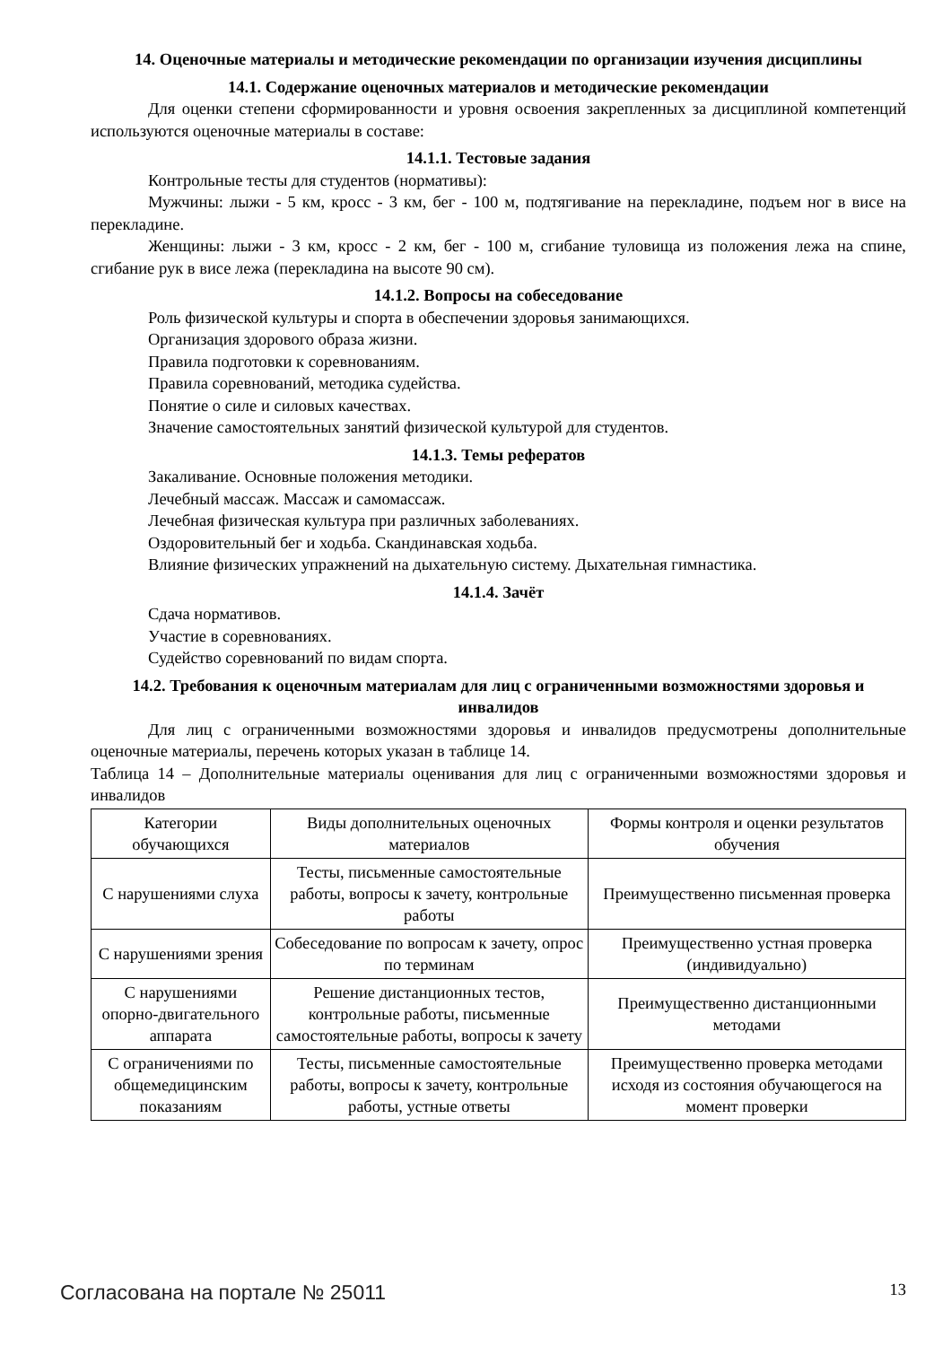14. Оценочные материалы и методические рекомендации по организации изучения дисциплины
14.1. Содержание оценочных материалов и методические рекомендации
Для оценки степени сформированности и уровня освоения закрепленных за дисциплиной компетенций используются оценочные материалы в составе:
14.1.1. Тестовые задания
Контрольные тесты для студентов (нормативы):
Мужчины: лыжи - 5 км, кросс - 3 км, бег - 100 м, подтягивание на перекладине, подъем ног в висе на перекладине.
Женщины: лыжи - 3 км, кросс - 2 км, бег - 100 м, сгибание туловища из положения лежа на спине, сгибание рук в висе лежа (перекладина на высоте 90 см).
14.1.2. Вопросы на собеседование
Роль физической культуры и спорта в обеспечении здоровья занимающихся.
Организация здорового образа жизни.
Правила подготовки к соревнованиям.
Правила соревнований, методика судейства.
Понятие о силе и силовых качествах.
Значение самостоятельных занятий физической культурой для студентов.
14.1.3. Темы рефератов
Закаливание. Основные положения методики.
Лечебный массаж. Массаж и самомассаж.
Лечебная физическая культура при различных заболеваниях.
Оздоровительный бег и ходьба. Скандинавская ходьба.
Влияние физических упражнений на дыхательную систему. Дыхательная гимнастика.
14.1.4. Зачёт
Сдача нормативов.
Участие в соревнованиях.
Судейство соревнований по видам спорта.
14.2. Требования к оценочным материалам для лиц с ограниченными возможностями здоровья и инвалидов
Для лиц с ограниченными возможностями здоровья и инвалидов предусмотрены дополнительные оценочные материалы, перечень которых указан в таблице 14.
Таблица 14 – Дополнительные материалы оценивания для лиц с ограниченными возможностями здоровья и инвалидов
| Категории обучающихся | Виды дополнительных оценочных материалов | Формы контроля и оценки результатов обучения |
| С нарушениями слуха | Тесты, письменные самостоятельные работы, вопросы к зачету, контрольные работы | Преимущественно письменная проверка |
| С нарушениями зрения | Собеседование по вопросам к зачету, опрос по терминам | Преимущественно устная проверка (индивидуально) |
| С нарушениями опорно-двигательного аппарата | Решение дистанционных тестов, контрольные работы, письменные самостоятельные работы, вопросы к зачету | Преимущественно дистанционными методами |
| С ограничениями по общемедицинским показаниям | Тесты, письменные самостоятельные работы, вопросы к зачету, контрольные работы, устные ответы | Преимущественно проверка методами исходя из состояния обучающегося на момент проверки |
Согласована на портале № 25011 13